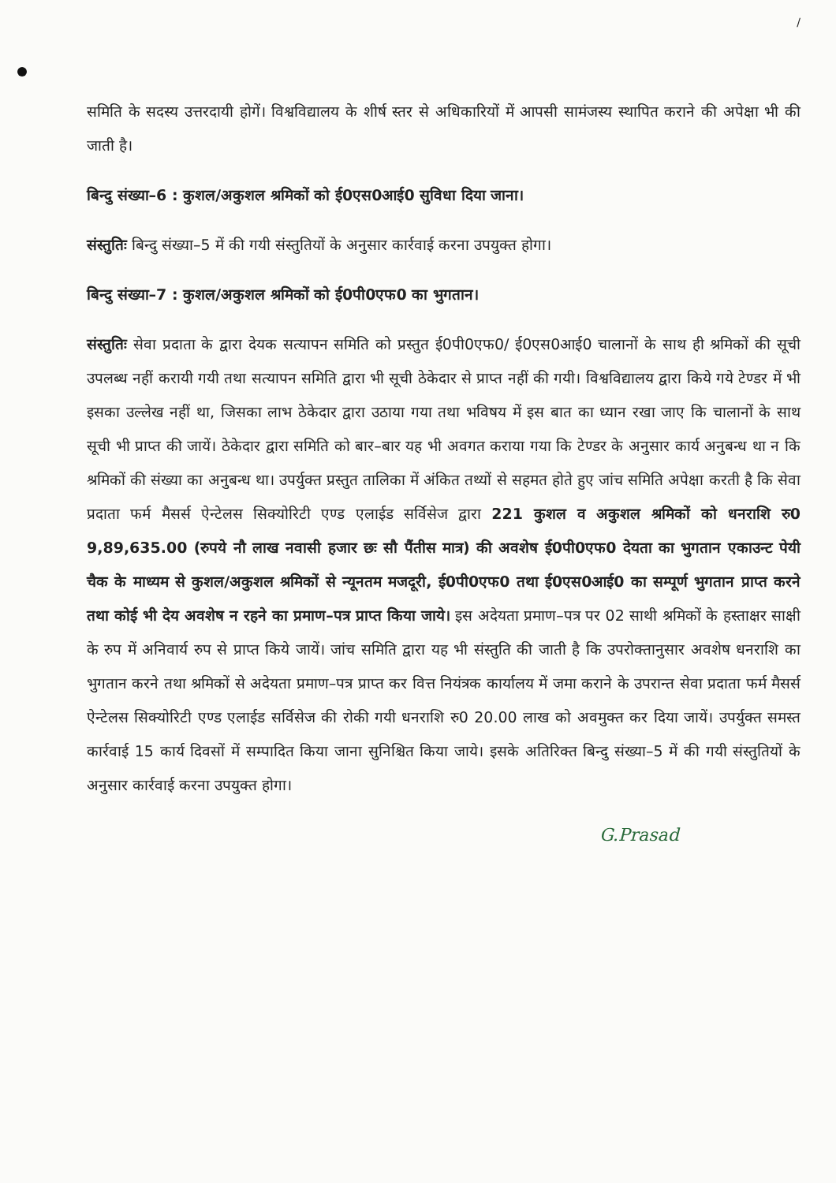/
समिति के सदस्य उत्तरदायी होगें। विश्वविद्यालय के शीर्ष स्तर से अधिकारियों में आपसी सामंजस्य स्थापित कराने की अपेक्षा भी की जाती है।
बिन्दु संख्या–6 : कुशल/अकुशल श्रमिकों को ई0एस0आई0 सुविधा दिया जाना।
संस्तुतिः बिन्दु संख्या–5 में की गयी संस्तुतियों के अनुसार कार्रवाई करना उपयुक्त होगा।
बिन्दु संख्या–7 : कुशल/अकुशल श्रमिकों को ई0पी0एफ0 का भुगतान।
संस्तुतिः सेवा प्रदाता के द्वारा देयक सत्यापन समिति को प्रस्तुत ई0पी0एफ0/ ई0एस0आई0 चालानों के साथ ही श्रमिकों की सूची उपलब्ध नहीं करायी गयी तथा सत्यापन समिति द्वारा भी सूची ठेकेदार से प्राप्त नहीं की गयी। विश्वविद्यालय द्वारा किये गये टेण्डर में भी इसका उल्लेख नहीं था, जिसका लाभ ठेकेदार द्वारा उठाया गया तथा भविषय में इस बात का ध्यान रखा जाए कि चालानों के साथ सूची भी प्राप्त की जायें। ठेकेदार द्वारा समिति को बार–बार यह भी अवगत कराया गया कि टेण्डर के अनुसार कार्य अनुबन्ध था न कि श्रमिकों की संख्या का अनुबन्ध था। उपर्युक्त प्रस्तुत तालिका में अंकित तथ्यों से सहमत होते हुए जांच समिति अपेक्षा करती है कि सेवा प्रदाता फर्म मैसर्स ऐन्टेलस सिक्योरिटी एण्ड एलाईड सर्विसेज द्वारा 221 कुशल व अकुशल श्रमिकों को धनराशि रु0 9,89,635.00 (रुपये नौ लाख नवासी हजार छः सौ पैंतीस मात्र) की अवशेष ई0पी0एफ0 देयता का भुगतान एकाउन्ट पेयी चैक के माध्यम से कुशल/अकुशल श्रमिकों से न्यूनतम मजदूरी, ई0पी0एफ0 तथा ई0एस0आई0 का सम्पूर्ण भुगतान प्राप्त करने तथा कोई भी देय अवशेष न रहने का प्रमाण–पत्र प्राप्त किया जाये। इस अदेयता प्रमाण–पत्र पर 02 साथी श्रमिकों के हस्ताक्षर साक्षी के रुप में अनिवार्य रुप से प्राप्त किये जायें। जांच समिति द्वारा यह भी संस्तुति की जाती है कि उपरोक्तानुसार अवशेष धनराशि का भुगतान करने तथा श्रमिकों से अदेयता प्रमाण–पत्र प्राप्त कर वित्त नियंत्रक कार्यालय में जमा कराने के उपरान्त सेवा प्रदाता फर्म मैसर्स ऐन्टेलस सिक्योरिटी एण्ड एलाईड सर्विसेज की रोकी गयी धनराशि रु0 20.00 लाख को अवमुक्त कर दिया जायें। उपर्युक्त समस्त कार्रवाई 15 कार्य दिवसों में सम्पादित किया जाना सुनिश्चित किया जाये। इसके अतिरिक्त बिन्दु संख्या–5 में की गयी संस्तुतियों के अनुसार कार्रवाई करना उपयुक्त होगा।
G.Prasad